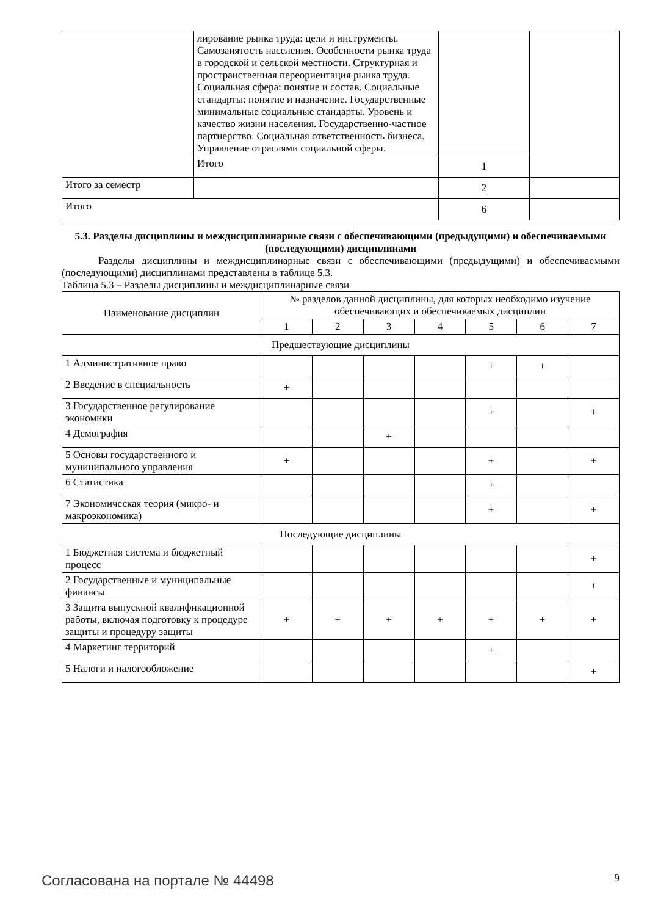| | лирование рынка труда: цели и инструменты. Самозанятость населения. Особенности рынка труда в городской и сельской местности. Структурная и пространственная переориентация рынка труда. Социальная сфера: понятие и состав. Социальные стандарты: понятие и назначение. Государственные минимальные социальные стандарты. Уровень и качество жизни населения. Государственно-частное партнерство. Социальная ответственность бизнеса. Управление отраслями социальной сферы. | | |
| | Итого | 1 | |
| Итого за семестр | | 2 | |
| Итого | | 6 | |
5.3. Разделы дисциплины и междисциплинарные связи с обеспечивающими (предыдущими) и обеспечиваемыми (последующими) дисциплинами
Разделы дисциплины и междисциплинарные связи с обеспечивающими (предыдущими) и обеспечиваемыми (последующими) дисциплинами представлены в таблице 5.3.
Таблица 5.3 – Разделы дисциплины и междисциплинарные связи
| Наименование дисциплин | № разделов данной дисциплины, для которых необходимо изучение обеспечивающих и обеспечиваемых дисциплин | | | | | | |
| --- | --- | --- | --- | --- | --- | --- | --- |
| | 1 | 2 | 3 | 4 | 5 | 6 | 7 |
| Предшествующие дисциплины | | | | | | | |
| 1 Административное право | | | | | + | + | |
| 2 Введение в специальность | + | | | | | | |
| 3 Государственное регулирование экономики | | | | | + | | + |
| 4 Демография | | | + | | | | |
| 5 Основы государственного и муниципального управления | + | | | | + | | + |
| 6 Статистика | | | | | + | | |
| 7 Экономическая теория (микро- и макроэкономика) | | | | | + | | + |
| Последующие дисциплины | | | | | | | |
| 1 Бюджетная система и бюджетный процесс | | | | | | | + |
| 2 Государственные и муниципальные финансы | | | | | | | + |
| 3 Защита выпускной квалификационной работы, включая подготовку к процедуре защиты и процедуру защиты | + | + | + | + | + | + | + |
| 4 Маркетинг территорий | | | | | + | | |
| 5 Налоги и налогообложение | | | | | | | + |
Согласована на портале № 44498 9